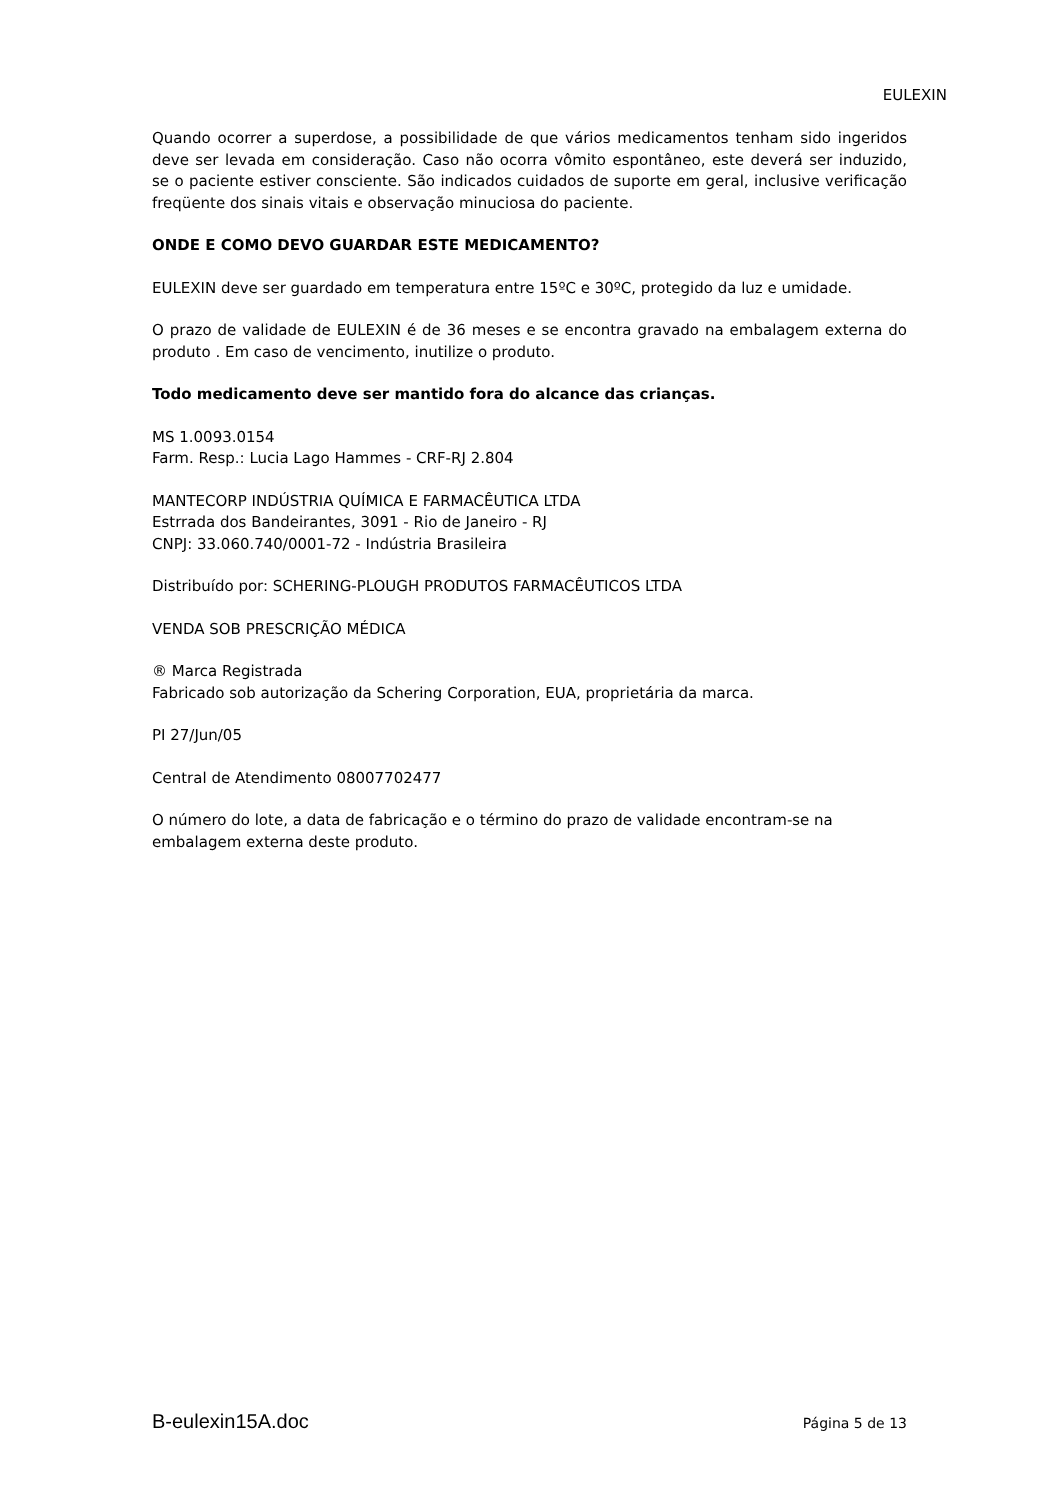EULEXIN
Quando ocorrer a superdose, a possibilidade de que vários medicamentos tenham sido ingeridos deve ser levada em consideração. Caso não ocorra vômito espontâneo, este deverá ser induzido, se o paciente estiver consciente. São indicados cuidados de suporte em geral, inclusive verificação freqüente dos sinais vitais e observação minuciosa do paciente.
ONDE E COMO DEVO GUARDAR ESTE MEDICAMENTO?
EULEXIN deve ser guardado em temperatura entre 15ºC e 30ºC, protegido da luz e umidade.
O prazo de validade de EULEXIN é de 36 meses e se encontra gravado na embalagem externa do produto . Em caso de vencimento, inutilize o produto.
Todo medicamento deve ser mantido fora do alcance das crianças.
MS 1.0093.0154
Farm. Resp.: Lucia Lago Hammes - CRF-RJ 2.804
MANTECORP INDÚSTRIA QUÍMICA E FARMACÊUTICA LTDA
Estrrada dos Bandeirantes, 3091 - Rio de Janeiro - RJ
CNPJ: 33.060.740/0001-72 - Indústria Brasileira
Distribuído por: SCHERING-PLOUGH PRODUTOS FARMACÊUTICOS LTDA
VENDA SOB PRESCRIÇÃO MÉDICA
® Marca Registrada
Fabricado sob autorização da Schering Corporation, EUA, proprietária da marca.
PI 27/Jun/05
Central de Atendimento 08007702477
O número do lote, a data de fabricação e o término do prazo de validade encontram-se na embalagem externa deste produto.
B-eulexin15A.doc Página 5 de 13